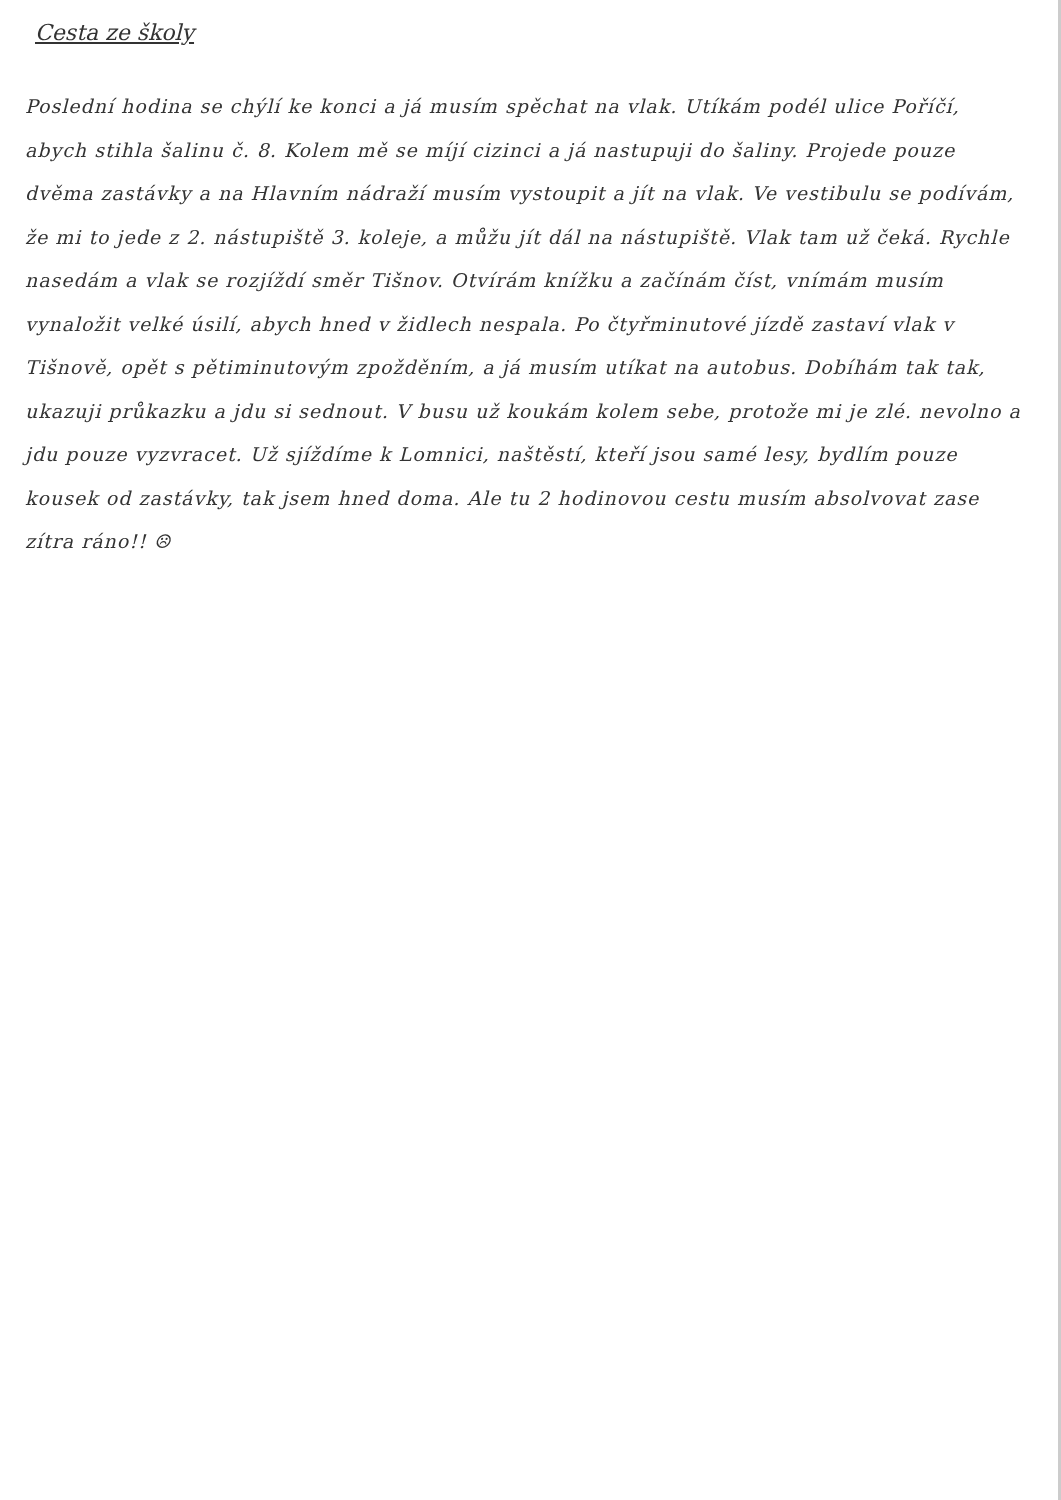Cesta ze školy
Poslední hodina se chýlí ke konci a já musím spěchat na vlak. Utíkám podél ulice Poříčí, abych stihla šalinu č. 8. Kolem mě se míjí cizinci a já nastupuji do šaliny. Projede pouze dvěma zastávky a na Hlavním nádraží musím vystoupit a jít na vlak. Ve vestibulu se podívám, že mi to jede z 2. nástupiště 3. koleje, a můžu jít dál na nástupiště. Vlak tam už čeká. Rychle nasedám a vlak se rozjíždí směr Tišnov. Otvírám knížku a začínám číst, vnímám musím vynaložit velké úsilí, abych hned v židlech nespala. Po čtyřminutové jízdě zastaví vlak v Tišnově, opět s pětiminutovým zpožděním, a já musím utíkat na autobus. Dobíhám tak tak, ukazuji průkazku a jdu si sednout. V busu už koukám kolem sebe, protože mi je zlé. nevolno a jdu pouze vyzvracet. Už sjíždíme k Lomnici, naštěstí, kteří jsou samé lesy, bydlím pouze kousek od zastávky, tak jsem hned doma. Ale tu 2 hodinovou cestu musím absolvovat zase zítra ráno!! ☹